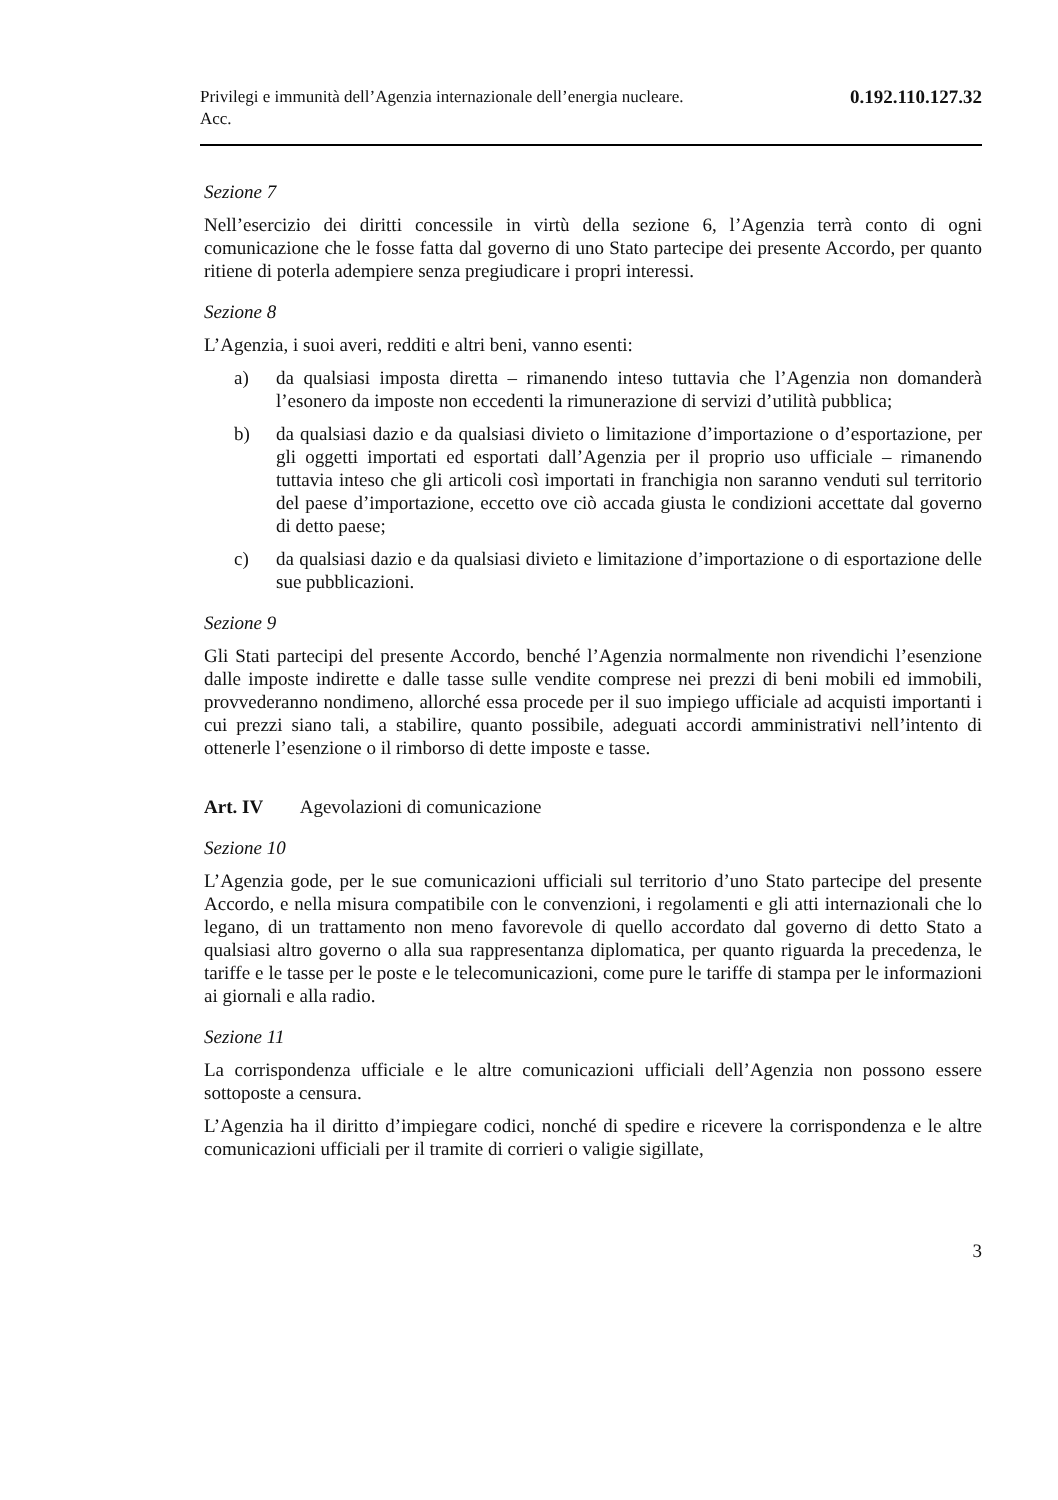Privilegi e immunità dell’Agenzia internazionale dell’energia nucleare.
Acc.
0.192.110.127.32
Sezione 7
Nell’esercizio dei diritti concessile in virtù della sezione 6, l’Agenzia terrà conto di ogni comunicazione che le fosse fatta dal governo di uno Stato partecipe dei presente Accordo, per quanto ritiene di poterla adempiere senza pregiudicare i propri interessi.
Sezione 8
L’Agenzia, i suoi averi, redditi e altri beni, vanno esenti:
a) da qualsiasi imposta diretta – rimanendo inteso tuttavia che l’Agenzia non domanderà l’esonero da imposte non eccedenti la rimunerazione di servizi d’utilità pubblica;
b) da qualsiasi dazio e da qualsiasi divieto o limitazione d’importazione o d’esportazione, per gli oggetti importati ed esportati dall’Agenzia per il proprio uso ufficiale – rimanendo tuttavia inteso che gli articoli così importati in franchigia non saranno venduti sul territorio del paese d’importazione, eccetto ove ciò accada giusta le condizioni accettate dal governo di detto paese;
c) da qualsiasi dazio e da qualsiasi divieto e limitazione d’importazione o di esportazione delle sue pubblicazioni.
Sezione 9
Gli Stati partecipi del presente Accordo, benché l’Agenzia normalmente non rivendichi l’esenzione dalle imposte indirette e dalle tasse sulle vendite comprese nei prezzi di beni mobili ed immobili, provvederanno nondimeno, allorché essa procede per il suo impiego ufficiale ad acquisti importanti i cui prezzi siano tali, a stabilire, quanto possibile, adeguati accordi amministrativi nell’intento di ottenerle l’esenzione o il rimborso di dette imposte e tasse.
Art. IV Agevolazioni di comunicazione
Sezione 10
L’Agenzia gode, per le sue comunicazioni ufficiali sul territorio d’uno Stato partecipe del presente Accordo, e nella misura compatibile con le convenzioni, i regolamenti e gli atti internazionali che lo legano, di un trattamento non meno favorevole di quello accordato dal governo di detto Stato a qualsiasi altro governo o alla sua rappresentanza diplomatica, per quanto riguarda la precedenza, le tariffe e le tasse per le poste e le telecomunicazioni, come pure le tariffe di stampa per le informazioni ai giornali e alla radio.
Sezione 11
La corrispondenza ufficiale e le altre comunicazioni ufficiali dell’Agenzia non possono essere sottoposte a censura.
L’Agenzia ha il diritto d’impiegare codici, nonché di spedire e ricevere la corrispondenza e le altre comunicazioni ufficiali per il tramite di corrieri o valigie sigillate,
3